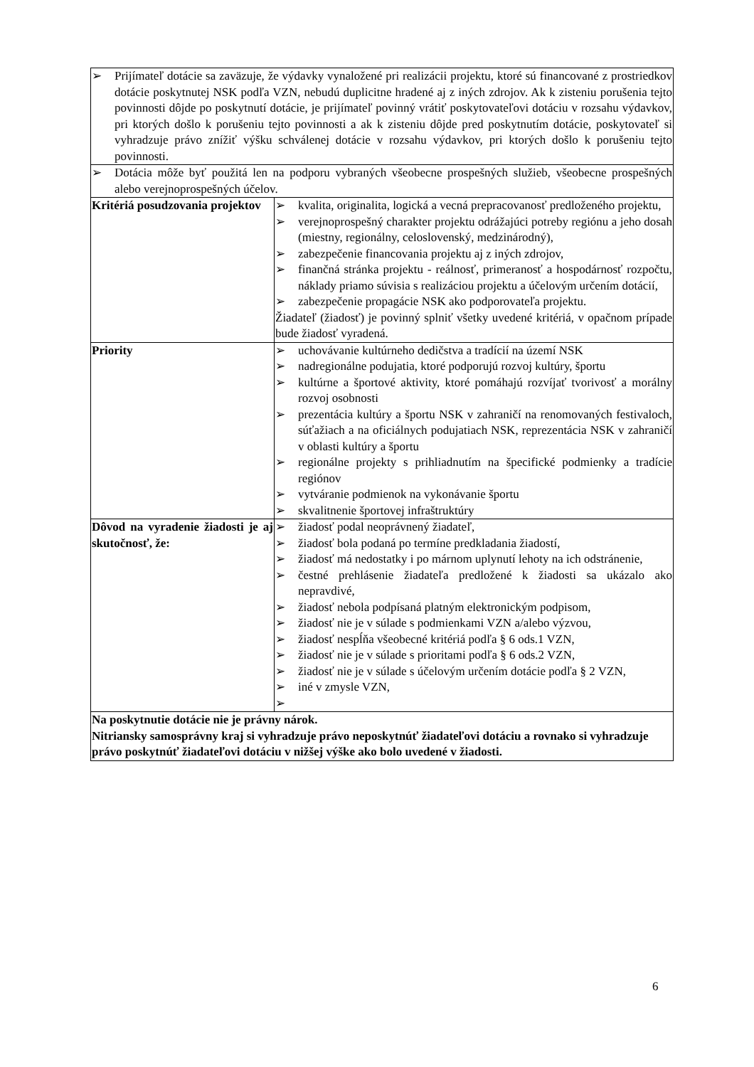| ➢ Prijímateľ dotácie sa zaväzuje, že výdavky vynaložené pri realizácii projektu, ktoré sú financované z prostriedkov dotácie poskytnutej NSK podľa VZN, nebudú duplicitne hradené aj z iných zdrojov. Ak k zisteniu porušenia tejto povinnosti dôjde po poskytnutí dotácie, je prijímateľ povinný vrátiť poskytovateľovi dotáciu v rozsahu výdavkov, pri ktorých došlo k porušeniu tejto povinnosti a ak k zisteniu dôjde pred poskytnutím dotácie, poskytovateľ si vyhradzuje právo znížiť výšku schválenej dotácie v rozsahu výdavkov, pri ktorých došlo k porušeniu tejto povinnosti. | |
| ➢ Dotácia môže byť použitá len na podporu vybraných všeobecne prospešných služieb, všeobecne prospešných alebo verejnoprospešných účelov. | |
| Kritériá posudzovania projektov | ➢ kvalita, originalita, logická a vecná prepracovanosť predloženého projektu, ➢ verejnoprospešný charakter projektu odrážajúci potreby regiónu a jeho dosah (miestny, regionálny, celoslovenský, medzinárodný), ➢ zabezpečenie financovania projektu aj z iných zdrojov, ➢ finančná stránka projektu - reálnosť, primeranosť a hospodárnosť rozpočtu, náklady priamo súvisia s realizáciou projektu a účelovým určením dotácií, ➢ zabezpečenie propagácie NSK ako podporovateľa projektu. Žiadateľ (žiadosť) je povinný splniť všetky uvedené kritériá, v opačnom prípade bude žiadosť vyradená. |
| Priority | ➢ uchovávanie kultúrneho dedičstva a tradícií na území NSK ➢ nadregionálne podujatia, ktoré podporujú rozvoj kultúry, športu ➢ kultúrne a športové aktivity, ktoré pomáhajú rozvíjať tvorivosť a morálny rozvoj osobnosti ➢ prezentácia kultúry a športu NSK v zahraničí na renomovaných festivaloch, súťažiach a na oficiálnych podujatiach NSK, reprezentácia NSK v zahraničí v oblasti kultúry a športu ➢ regionálne projekty s prihliadnutím na špecifické podmienky a tradície regiónov ➢ vytváranie podmienok na vykonávanie športu ➢ skvalitnenie športovej infraštruktúry |
| Dôvod na vyradenie žiadosti je aj skutočnosť, že: | ➢ žiadosť podal neoprávnený žiadateľ, ➢ žiadosť bola podaná po termíne predkladania žiadostí, ➢ žiadosť má nedostatky i po márnom uplynutí lehoty na ich odstránenie, ➢ čestné prehlásenie žiadateľa predložené k žiadosti sa ukázalo ako nepravdivé, ➢ žiadosť nebola podpísaná platným elektronickým podpisom, ➢ žiadosť nie je v súlade s podmienkami VZN a/alebo výzvou, ➢ žiadosť nespĺňa všeobecné kritériá podľa § 6 ods.1 VZN, ➢ žiadosť nie je v súlade s prioritami podľa § 6 ods.2 VZN, ➢ žiadosť nie je v súlade s účelovým určením dotácie podľa § 2 VZN, ➢ iné v zmysle VZN, ➢ |
| Na poskytnutie dotácie nie je právny nárok. Nitriansky samosprávny kraj si vyhradzuje právo neposkytnúť žiadateľovi dotáciu a rovnako si vyhradzuje právo poskytnúť žiadateľovi dotáciu v nižšej výške ako bolo uvedené v žiadosti. | |
6